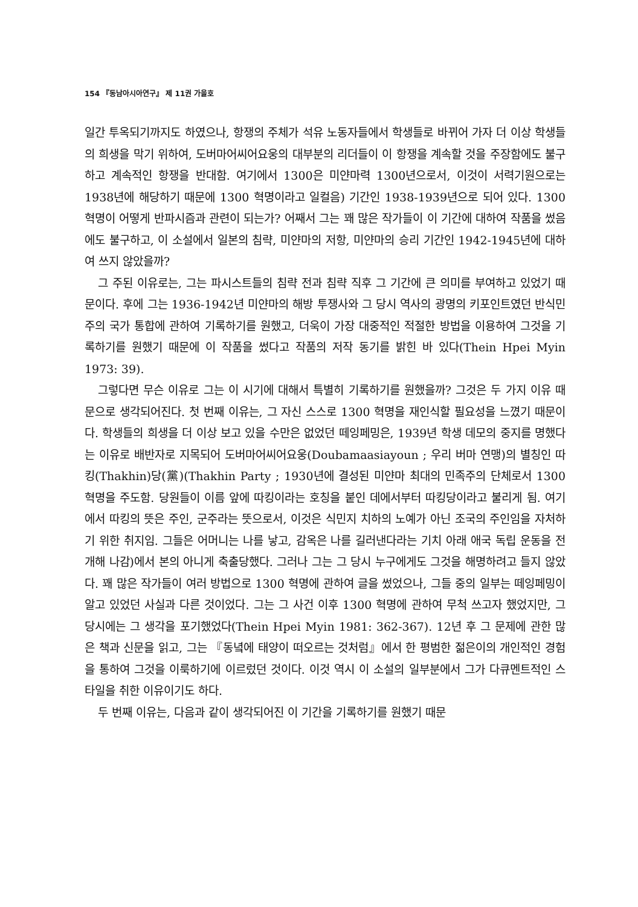154 『동남아시아연구』 제 11권 가을호
일간 투옥되기까지도 하였으나, 항쟁의 주체가 석유 노동자들에서 학생들로 바뀌어 가자 더 이상 학생들의 희생을 막기 위하여, 도버마어씨어요웅의 대부분의 리더들이 이 항쟁을 계속할 것을 주장함에도 불구하고 계속적인 항쟁을 반대함. 여기에서 1300은 미얀마력 1300년으로서, 이것이 서력기원으로는 1938년에 해당하기 때문에 1300 혁명이라고 일컬음) 기간인 1938-1939년으로 되어 있다. 1300 혁명이 어떻게 반파시즘과 관련이 되는가? 어째서 그는 꽤 많은 작가들이 이 기간에 대하여 작품을 썼음에도 불구하고, 이 소설에서 일본의 침략, 미얀마의 저항, 미얀마의 승리 기간인 1942-1945년에 대하여 쓰지 않았을까?
그 주된 이유로는, 그는 파시스트들의 침략 전과 침략 직후 그 기간에 큰 의미를 부여하고 있었기 때문이다. 후에 그는 1936-1942년 미얀마의 해방 투쟁사와 그 당시 역사의 광명의 키포인트였던 반식민주의 국가 통합에 관하여 기록하기를 원했고, 더욱이 가장 대중적인 적절한 방법을 이용하여 그것을 기록하기를 원했기 때문에 이 작품을 썼다고 작품의 저작 동기를 밝힌 바 있다(Thein Hpei Myin 1973: 39).
그렇다면 무슨 이유로 그는 이 시기에 대해서 특별히 기록하기를 원했을까? 그것은 두 가지 이유 때문으로 생각되어진다. 첫 번째 이유는, 그 자신 스스로 1300 혁명을 재인식할 필요성을 느꼈기 때문이다. 학생들의 희생을 더 이상 보고 있을 수만은 없었던 떼잉페밍은, 1939년 학생 데모의 중지를 명했다는 이유로 배반자로 지목되어 도버마어씨어요웅(Doubamaasiayoun ; 우리 버마 연맹)의 별칭인 따킹(Thakhin)당(黨)(Thakhin Party ; 1930년에 결성된 미얀마 최대의 민족주의 단체로서 1300 혁명을 주도함. 당원들이 이름 앞에 따킹이라는 호칭을 붙인 데에서부터 따킹당이라고 불리게 됨. 여기에서 따킹의 뜻은 주인, 군주라는 뜻으로서, 이것은 식민지 치하의 노예가 아닌 조국의 주인임을 자처하기 위한 취지임. 그들은 어머니는 나를 낳고, 감옥은 나를 길러낸다라는 기치 아래 애국 독립 운동을 전개해 나감)에서 본의 아니게 축출당했다. 그러나 그는 그 당시 누구에게도 그것을 해명하려고 들지 않았다. 꽤 많은 작가들이 여러 방법으로 1300 혁명에 관하여 글을 썼었으나, 그들 중의 일부는 떼잉페밍이 알고 있었던 사실과 다른 것이었다. 그는 그 사건 이후 1300 혁명에 관하여 무척 쓰고자 했었지만, 그 당시에는 그 생각을 포기했었다(Thein Hpei Myin 1981: 362-367). 12년 후 그 문제에 관한 많은 책과 신문을 읽고, 그는 『동녘에 태양이 떠오르는 것처럼』에서 한 평범한 젊은이의 개인적인 경험을 통하여 그것을 이룩하기에 이르렀던 것이다. 이것 역시 이 소설의 일부분에서 그가 다큐멘트적인 스타일을 취한 이유이기도 하다.
두 번째 이유는, 다음과 같이 생각되어진 이 기간을 기록하기를 원했기 때문